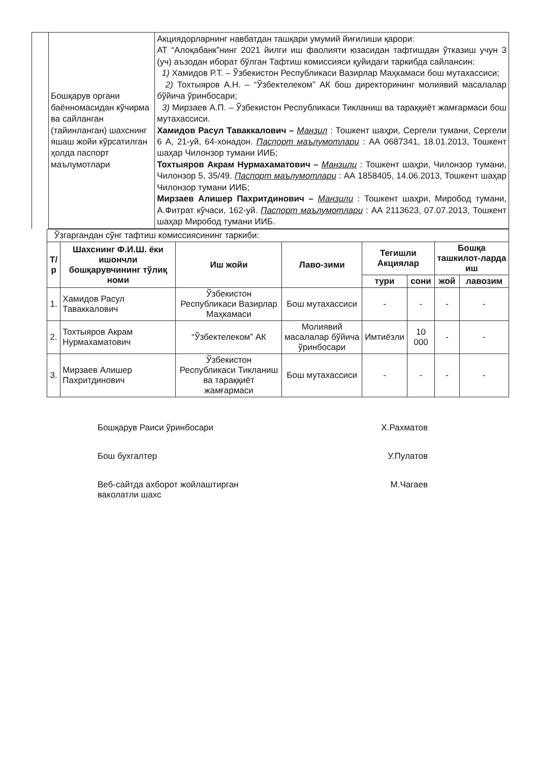| | Бошқарув органи баённомасидан кўчирма ва сайланган (тайинланган) шахснинг яшаш жойи кўрсатилган ҳолда паспорт маълумотлари | Акциядорларнинг навбатдан ташқари умумий йиғилиши қарори: АТ “Алоқабанк”нинг 2021 йилги иш фаолияти юзасидан тафтишдан ўтказиш учун 3 (уч) аъзодан иборат бўлган Тафтиш комиссияси қуйидаги таркибда сайлансин: 1) Хамидов Р.Т. – Ўзбекистон Республикаси Вазирлар Маҳкамаси бош мутахассиси; 2) Тохтыяров А.Н. – “Ўзбектелеком” АК бош директорининг молиявий масалалар бўйича ўринбосари; 3) Мирзаев А.П. – Ўзбекистон Республикаси Тикланиш ва тараққиёт жамғармаси бош мутахассиси. Хамидов Расул Таваккалович – Манзил : Тошкент шаҳри, Сергели тумани, Сергели 6 А, 21-уй, 64-хонадон. Паспорт маълумотлари : АА 0687341, 18.01.2013, Тошкент шаҳар Чилонзор тумани ИИБ; Тохтыяров Акрам Нурмахаматович – Манзили : Тошкент шаҳри, Чилонзор тумани, Чилонзор 5, 35/49. Паспорт маълумотлари : АА 1858405, 14.06.2013, Тошкент шаҳар Чилонзор тумани ИИБ; Мирзаев Алишер Пахритдинович – Манзили : Тошкент шаҳри, Миробод тумани, А.Фитрат кўчаси, 162-уй. Паспорт маълумотлари : АА 2113623, 07.07.2013, Тошкент шаҳар Миробод тумани ИИБ. |
| Ўзгаргандан сўнг тафтиш комиссиясининг таркиби: | | | | | | | |
| Т/р | Шахснинг Ф.И.Ш. ёки ишончли бошқарувчининг тўлиқ номи | Иш жойи | Лаво-зими | Тегишли Акциялар | | Бошқа ташкилот-ларда иш | |
| | | | | тури | сони | жой | лавозим |
| 1. | Хамидов Расул Таваккалович | Ўзбекистон Республикаси Вазирлар Маҳкамаси | Бош мутахассиси | - | - | - | - |
| 2. | Тохтыяров Акрам Нурмахаматович | “Ўзбектелеком” АК | Молиявий масалалар бўйича ўринбосари | Имтиёзли | 10 000 | - | - |
| 3. | Мирзаев Алишер Пахритдинович | Ўзбекистон Республикаси Тикланиш ва тараққиёт жамғармаси | Бош мутахассиси | - | - | - | - |
Бошқарув Раиси ўринбосари Х.Рахматов
Бош бухгалтер У.Пулатов
Веб-сайтда ахборот жойлаштирган
ваколатли шахс М.Чагаев